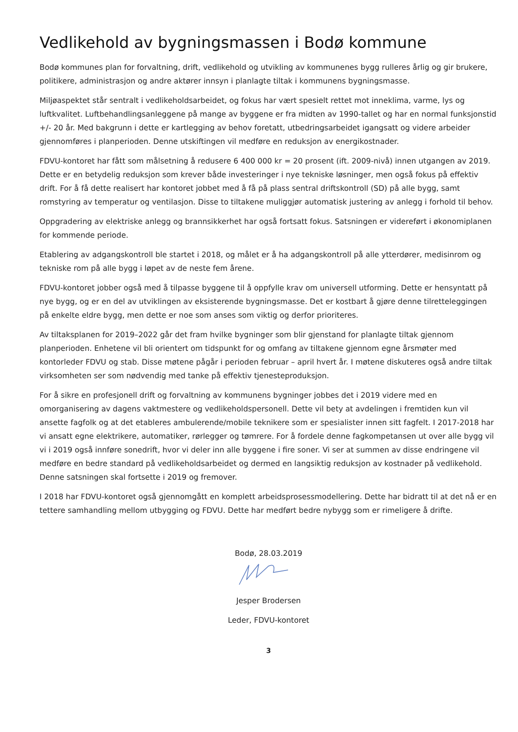Vedlikehold av bygningsmassen i Bodø kommune
Bodø kommunes plan for forvaltning, drift, vedlikehold og utvikling av kommunenes bygg rulleres årlig og gir brukere, politikere, administrasjon og andre aktører innsyn i planlagte tiltak i kommunens bygningsmasse.
Miljøaspektet står sentralt i vedlikeholdsarbeidet, og fokus har vært spesielt rettet mot inneklima, varme, lys og luftkvalitet. Luftbehandlingsanleggene på mange av byggene er fra midten av 1990-tallet og har en normal funksjonstid +/- 20 år. Med bakgrunn i dette er kartlegging av behov foretatt, utbedringsarbeidet igangsatt og videre arbeider gjennomføres i planperioden. Denne utskiftingen vil medføre en reduksjon av energikostnader.
FDVU-kontoret har fått som målsetning å redusere 6 400 000 kr = 20 prosent (ift. 2009-nivå) innen utgangen av 2019. Dette er en betydelig reduksjon som krever både investeringer i nye tekniske løsninger, men også fokus på effektiv drift. For å få dette realisert har kontoret jobbet med å få på plass sentral driftskontroll (SD) på alle bygg, samt romstyring av temperatur og ventilasjon. Disse to tiltakene muliggjør automatisk justering av anlegg i forhold til behov.
Oppgradering av elektriske anlegg og brannsikkerhet har også fortsatt fokus. Satsningen er videreført i økonomiplanen for kommende periode.
Etablering av adgangskontroll ble startet i 2018, og målet er å ha adgangskontroll på alle ytterdører, medisinrom og tekniske rom på alle bygg i løpet av de neste fem årene.
FDVU-kontoret jobber også med å tilpasse byggene til å oppfylle krav om universell utforming. Dette er hensyntatt på nye bygg, og er en del av utviklingen av eksisterende bygningsmasse. Det er kostbart å gjøre denne tilretteleggingen på enkelte eldre bygg, men dette er noe som anses som viktig og derfor prioriteres.
Av tiltaksplanen for 2019–2022 går det fram hvilke bygninger som blir gjenstand for planlagte tiltak gjennom planperioden. Enhetene vil bli orientert om tidspunkt for og omfang av tiltakene gjennom egne årsmøter med kontorleder FDVU og stab. Disse møtene pågår i perioden februar – april hvert år. I møtene diskuteres også andre tiltak virksomheten ser som nødvendig med tanke på effektiv tjenesteproduksjon.
For å sikre en profesjonell drift og forvaltning av kommunens bygninger jobbes det i 2019 videre med en omorganisering av dagens vaktmestere og vedlikeholdspersonell. Dette vil bety at avdelingen i fremtiden kun vil ansette fagfolk og at det etableres ambulerende/mobile teknikere som er spesialister innen sitt fagfelt. I 2017-2018 har vi ansatt egne elektrikere, automatiker, rørlegger og tømrere. For å fordele denne fagkompetansen ut over alle bygg vil vi i 2019 også innføre sonedrift, hvor vi deler inn alle byggene i fire soner. Vi ser at summen av disse endringene vil medføre en bedre standard på vedlikeholdsarbeidet og dermed en langsiktig reduksjon av kostnader på vedlikehold. Denne satsningen skal fortsette i 2019 og fremover.
I 2018 har FDVU-kontoret også gjennomgått en komplett arbeidsprosessmodellering. Dette har bidratt til at det nå er en tettere samhandling mellom utbygging og FDVU. Dette har medført bedre nybygg som er rimeligere å drifte.
Bodø, 28.03.2019
Jesper Brodersen
Leder, FDVU-kontoret
3